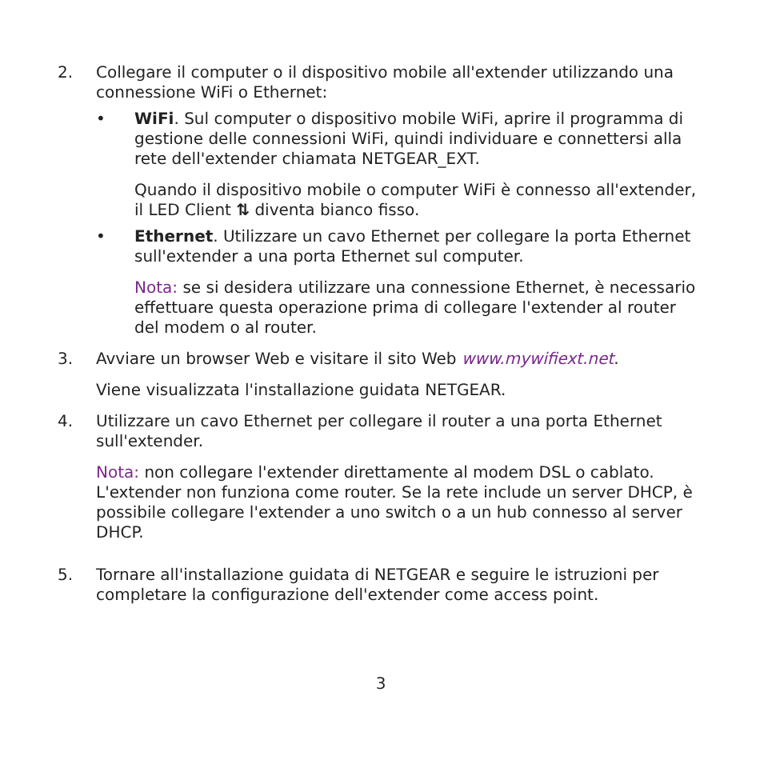2. Collegare il computer o il dispositivo mobile all'extender utilizzando una connessione WiFi o Ethernet:
• WiFi. Sul computer o dispositivo mobile WiFi, aprire il programma di gestione delle connessioni WiFi, quindi individuare e connettersi alla rete dell'extender chiamata NETGEAR_EXT.
Quando il dispositivo mobile o computer WiFi è connesso all'extender, il LED Client ⇅ diventa bianco fisso.
• Ethernet. Utilizzare un cavo Ethernet per collegare la porta Ethernet sull'extender a una porta Ethernet sul computer.
Nota: se si desidera utilizzare una connessione Ethernet, è necessario effettuare questa operazione prima di collegare l'extender al router del modem o al router.
3. Avviare un browser Web e visitare il sito Web www.mywifiext.net.
Viene visualizzata l'installazione guidata NETGEAR.
4. Utilizzare un cavo Ethernet per collegare il router a una porta Ethernet sull'extender.
Nota: non collegare l'extender direttamente al modem DSL o cablato. L'extender non funziona come router. Se la rete include un server DHCP, è possibile collegare l'extender a uno switch o a un hub connesso al server DHCP.
5. Tornare all'installazione guidata di NETGEAR e seguire le istruzioni per completare la configurazione dell'extender come access point.
3